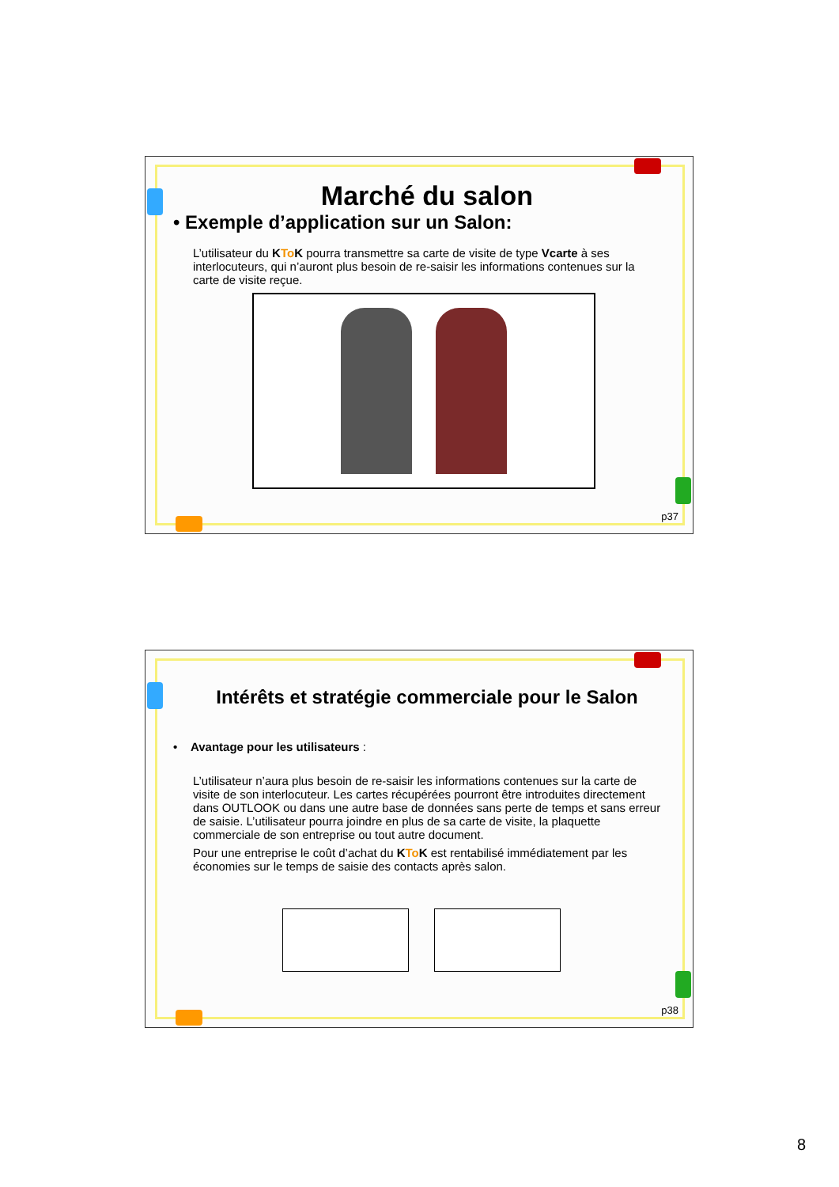Marché du salon
• Exemple d’application sur un Salon:
L’utilisateur du KTo K pourra transmettre sa carte de visite de type Vcarte à ses interlocuteurs, qui n’auront plus besoin de re-saisir les informations contenues sur la carte de visite reçue.
p37
Intérêts et stratégie commerciale pour le Salon
• Avantage pour les utilisateurs :
L’utilisateur n’aura plus besoin de re-saisir les informations contenues sur la carte de visite de son interlocuteur. Les cartes récupérées pourront être introduites directement dans OUTLOOK ou dans une autre base de données sans perte de temps et sans erreur de saisie. L’utilisateur pourra joindre en plus de sa carte de visite, la plaquette commerciale de son entreprise ou tout autre document.
Pour une entreprise le coût d’achat du KTo K est rentabilisé immédiatement par les économies sur le temps de saisie des contacts après salon.
p38
8